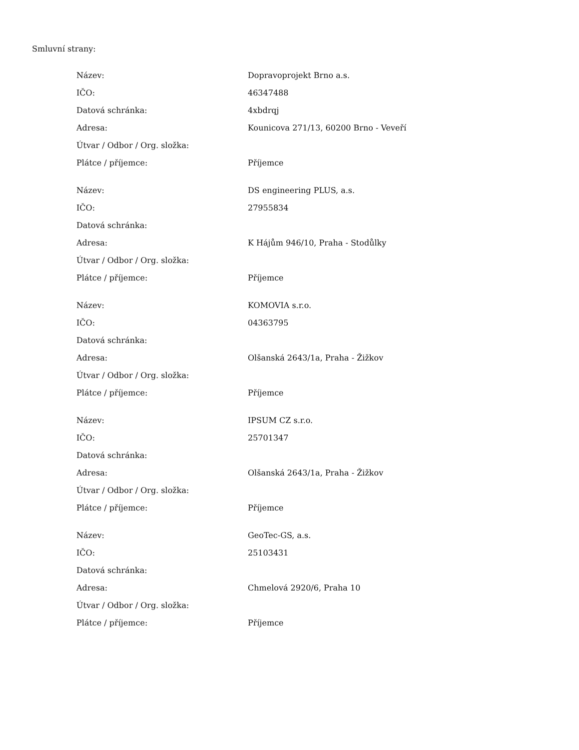Smluvní strany:
| Název: | Dopravoprojekt Brno a.s. |
| IČO: | 46347488 |
| Datová schránka: | 4xbdrqj |
| Adresa: | Kounicova 271/13, 60200 Brno - Veveří |
| Útvar / Odbor / Org. složka: | |
| Plátce / příjemce: | Příjemce |
| Název: | DS engineering PLUS, a.s. |
| IČO: | 27955834 |
| Datová schránka: | |
| Adresa: | K Hájům 946/10, Praha - Stodůlky |
| Útvar / Odbor / Org. složka: | |
| Plátce / příjemce: | Příjemce |
| Název: | KOMOVIA s.r.o. |
| IČO: | 04363795 |
| Datová schránka: | |
| Adresa: | Olšanská 2643/1a, Praha - Žižkov |
| Útvar / Odbor / Org. složka: | |
| Plátce / příjemce: | Příjemce |
| Název: | IPSUM CZ s.r.o. |
| IČO: | 25701347 |
| Datová schránka: | |
| Adresa: | Olšanská 2643/1a, Praha - Žižkov |
| Útvar / Odbor / Org. složka: | |
| Plátce / příjemce: | Příjemce |
| Název: | GeoTec-GS, a.s. |
| IČO: | 25103431 |
| Datová schránka: | |
| Adresa: | Chmelová 2920/6, Praha 10 |
| Útvar / Odbor / Org. složka: | |
| Plátce / příjemce: | Příjemce |